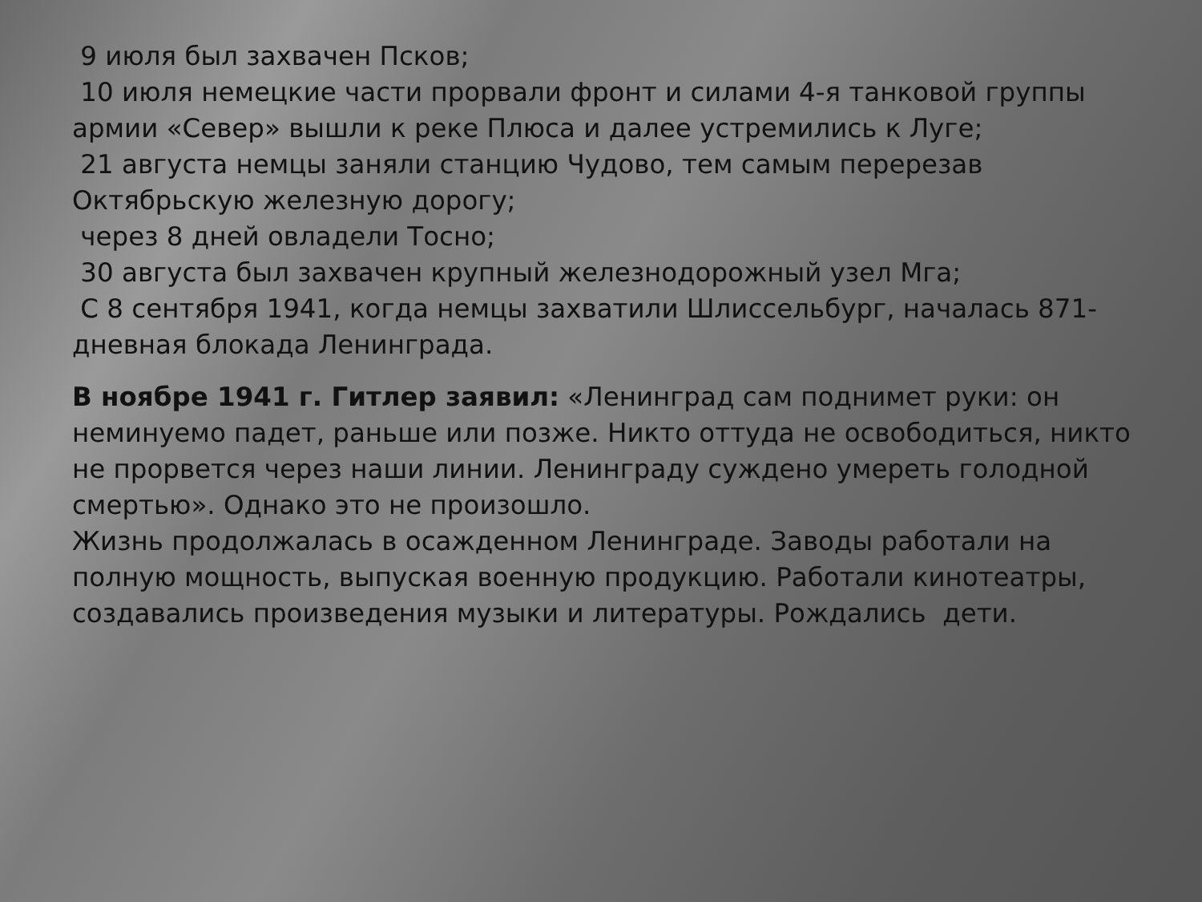9 июля был захвачен Псков;
10 июля немецкие части прорвали фронт и силами 4-я танковой группы армии «Север» вышли к реке Плюса и далее устремились к Луге;
21 августа немцы заняли станцию Чудово, тем самым перерезав Октябрьскую железную дорогу;
через 8 дней овладели Тосно;
30 августа был захвачен крупный железнодорожный узел Мга;
С 8 сентября 1941, когда немцы захватили Шлиссельбург, началась 871-дневная блокада Ленинграда.
В ноябре 1941 г. Гитлер заявил: «Ленинград сам поднимет руки: он неминуемо падет, раньше или позже. Никто оттуда не освободиться, никто не прорвется через наши линии. Ленинграду суждено умереть голодной смертью». Однако это не произошло.
Жизнь продолжалась в осажденном Ленинграде. Заводы работали на полную мощность, выпуская военную продукцию. Работали кинотеатры, создавались произведения музыки и литературы. Рождались дети.